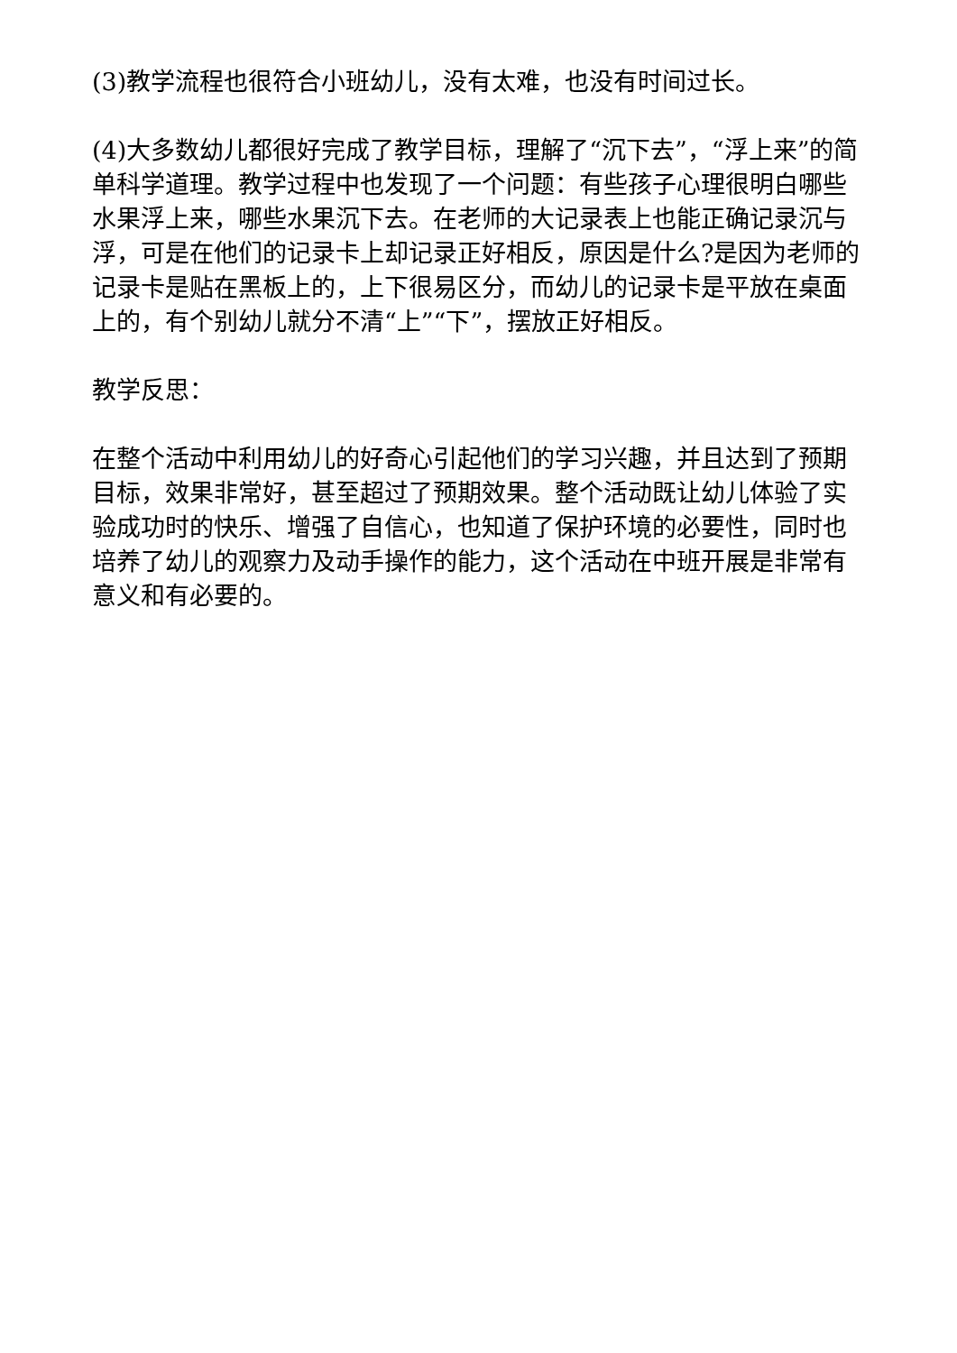(3)教学流程也很符合小班幼儿，没有太难，也没有时间过长。
(4)大多数幼儿都很好完成了教学目标，理解了“沉下去”，“浮上来”的简单科学道理。教学过程中也发现了一个问题：有些孩子心理很明白哪些水果浮上来，哪些水果沉下去。在老师的大记录表上也能正确记录沉与浮，可是在他们的记录卡上却记录正好相反，原因是什么?是因为老师的记录卡是贴在黑板上的，上下很易区分，而幼儿的记录卡是平放在桌面上的，有个别幼儿就分不清“上”“下”，摆放正好相反。
教学反思：
在整个活动中利用幼儿的好奇心引起他们的学习兴趣，并且达到了预期目标，效果非常好，甚至超过了预期效果。整个活动既让幼儿体验了实验成功时的快乐、增强了自信心，也知道了保护环境的必要性，同时也培养了幼儿的观察力及动手操作的能力，这个活动在中班开展是非常有意义和有必要的。